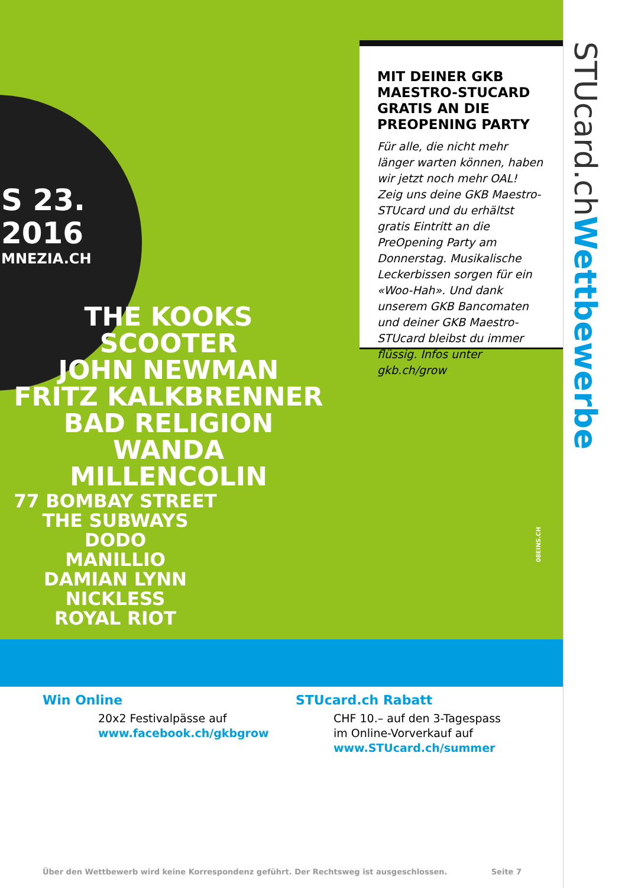S 23.
2016
MNEZIA.CH
THE KOOKS
SCOOTER
JOHN NEWMAN
FRITZ KALKBRENNER
BAD RELIGION
WANDA
MILLENCOLIN
77 BOMBAY STREET
THE SUBWAYS
DODO
MANILLIO
DAMIAN LYNN
NICKLESS
ROYAL RIOT
08EINS.CH
MIT DEINER GKB MAESTRO-STUCARD GRATIS AN DIE PREOPENING PARTY
Für alle, die nicht mehr länger warten können, haben wir jetzt noch mehr OAL! Zeig uns deine GKB Maestro-STUcard und du erhältst gratis Eintritt an die PreOpening Party am Donnerstag. Musikalische Leckerbissen sorgen für ein «Woo-Hah». Und dank unserem GKB Bancomaten und deiner GKB Maestro-STUcard bleibst du immer flüssig. Infos unter gkb.ch/grow
STUcard.chWettbewerbe
Win Online
20x2 Festivalpässe auf
www.facebook.ch/gkbgrow
STUcard.ch Rabatt
CHF 10.– auf den 3-Tagespass
im Online-Vorverkauf auf
www.STUcard.ch/summer
Über den Wettbewerb wird keine Korrespondenz geführt. Der Rechtsweg ist ausgeschlossen. Seite 7